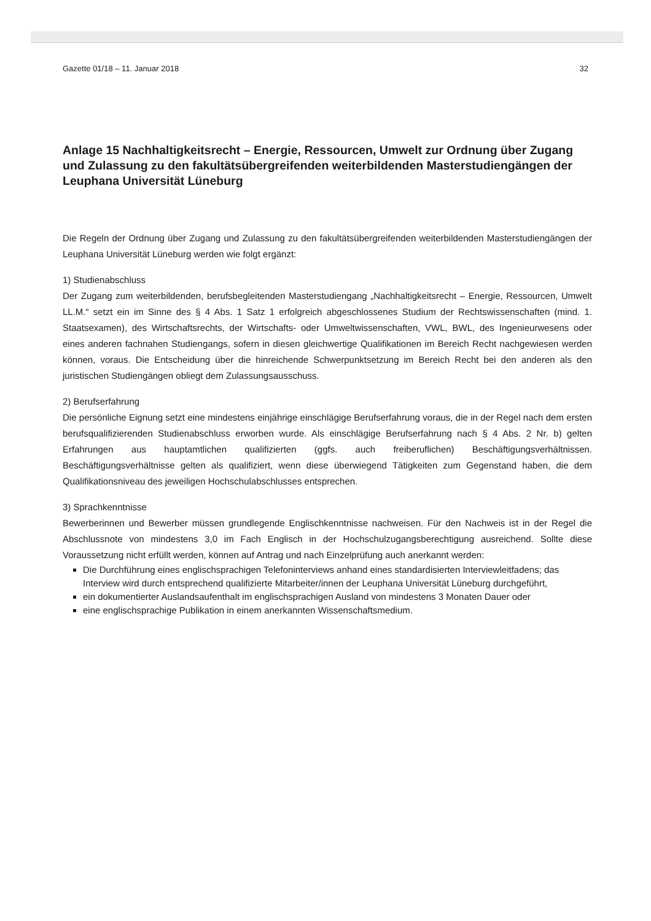Gazette 01/18 – 11. Januar 2018 32
Anlage 15 Nachhaltigkeitsrecht – Energie, Ressourcen, Umwelt zur Ordnung über Zugang und Zulassung zu den fakultätsübergreifenden weiterbildenden Masterstudiengängen der Leuphana Universität Lüneburg
Die Regeln der Ordnung über Zugang und Zulassung zu den fakultätsübergreifenden weiterbildenden Masterstudiengängen der Leuphana Universität Lüneburg werden wie folgt ergänzt:
1) Studienabschluss
Der Zugang zum weiterbildenden, berufsbegleitenden Masterstudiengang „Nachhaltigkeitsrecht – Energie, Ressourcen, Umwelt LL.M.“ setzt ein im Sinne des § 4 Abs. 1 Satz 1 erfolgreich abgeschlossenes Studium der Rechtswissenschaften (mind. 1. Staatsexamen), des Wirtschaftsrechts, der Wirtschafts- oder Umweltwissenschaften, VWL, BWL, des Ingenieurwesens oder eines anderen fachnahen Studiengangs, sofern in diesen gleichwertige Qualifikationen im Bereich Recht nachgewiesen werden können, voraus. Die Entscheidung über die hinreichende Schwerpunktsetzung im Bereich Recht bei den anderen als den juristischen Studiengängen obliegt dem Zulassungsausschuss.
2) Berufserfahrung
Die persönliche Eignung setzt eine mindestens einjährige einschlägige Berufserfahrung voraus, die in der Regel nach dem ersten berufsqualifizierenden Studienabschluss erworben wurde. Als einschlägige Berufserfahrung nach § 4 Abs. 2 Nr. b) gelten Erfahrungen aus hauptamtlichen qualifizierten (ggfs. auch freiberuflichen) Beschäftigungsverhältnissen. Beschäftigungsverhältnisse gelten als qualifiziert, wenn diese überwiegend Tätigkeiten zum Gegenstand haben, die dem Qualifikationsniveau des jeweiligen Hochschulabschlusses entsprechen.
3) Sprachkenntnisse
Bewerberinnen und Bewerber müssen grundlegende Englischkenntnisse nachweisen. Für den Nachweis ist in der Regel die Abschlussnote von mindestens 3,0 im Fach Englisch in der Hochschulzugangsberechtigung ausreichend. Sollte diese Voraussetzung nicht erfüllt werden, können auf Antrag und nach Einzelprüfung auch anerkannt werden:
Die Durchführung eines englischsprachigen Telefoninterviews anhand eines standardisierten Interviewleitfadens; das Interview wird durch entsprechend qualifizierte Mitarbeiter/innen der Leuphana Universität Lüneburg durchgeführt,
ein dokumentierter Auslandsaufenthalt im englischsprachigen Ausland von mindestens 3 Monaten Dauer oder
eine englischsprachige Publikation in einem anerkannten Wissenschaftsmedium.